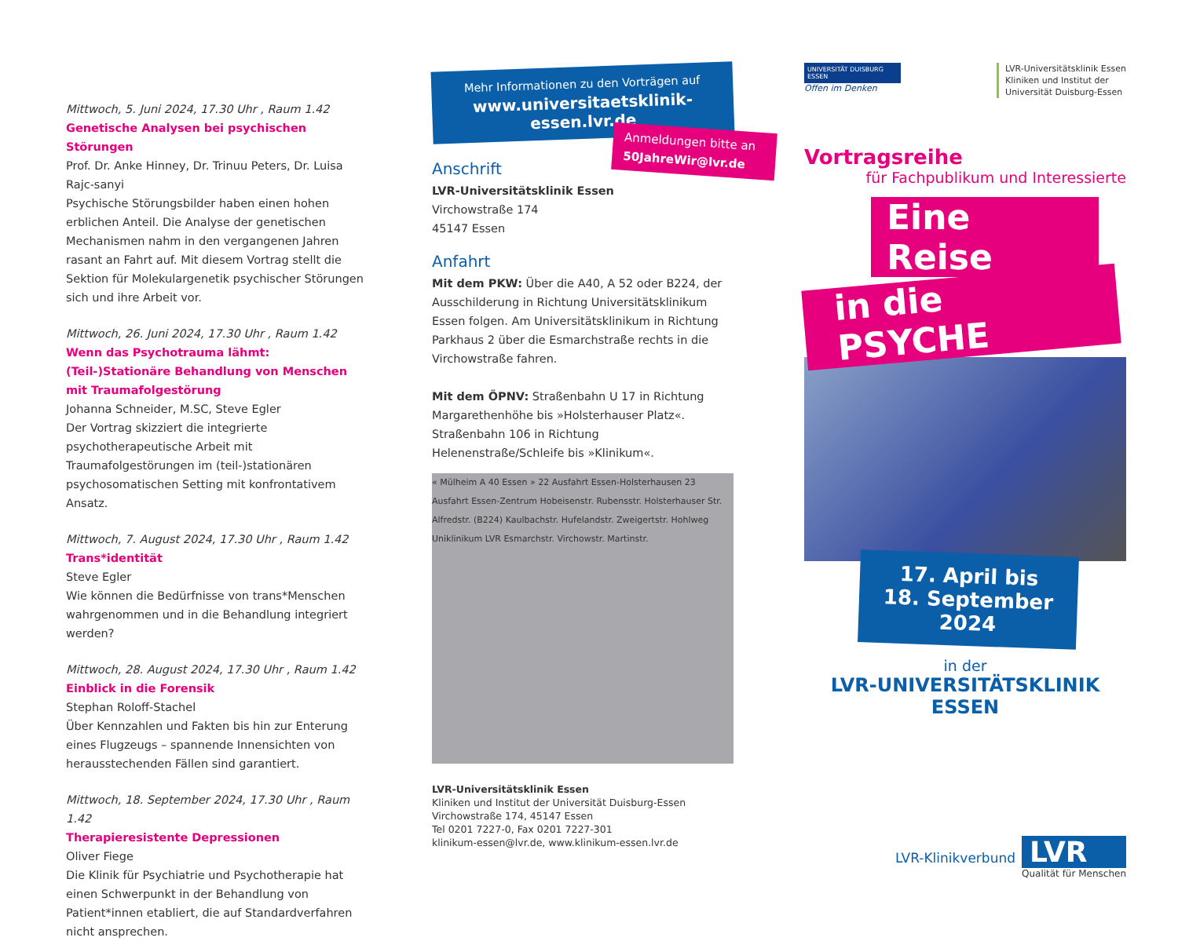Mittwoch, 5. Juni 2024, 17.30 Uhr , Raum 1.42
Genetische Analysen bei psychischen Störungen
Prof. Dr. Anke Hinney, Dr. Trinuu Peters, Dr. Luisa Rajc-sanyi
Psychische Störungsbilder haben einen hohen erblichen Anteil. Die Analyse der genetischen Mechanismen nahm in den vergangenen Jahren rasant an Fahrt auf. Mit diesem Vortrag stellt die Sektion für Molekulargenetik psychischer Störungen sich und ihre Arbeit vor.
Mittwoch, 26. Juni 2024, 17.30 Uhr , Raum 1.42
Wenn das Psychotrauma lähmt: (Teil-)Stationäre Behandlung von Menschen mit Traumafolgestörung
Johanna Schneider, M.SC, Steve Egler
Der Vortrag skizziert die integrierte psychotherapeutische Arbeit mit Traumafolgestörungen im (teil-)stationären psychosomatischen Setting mit konfrontativem Ansatz.
Mittwoch, 7. August 2024, 17.30 Uhr , Raum 1.42
Trans*identität
Steve Egler
Wie können die Bedürfnisse von trans*Menschen wahrgenommen und in die Behandlung integriert werden?
Mittwoch, 28. August 2024, 17.30 Uhr , Raum 1.42
Einblick in die Forensik
Stephan Roloff-Stachel
Über Kennzahlen und Fakten bis hin zur Enterung eines Flugzeugs – spannende Innensichten von herausstechenden Fällen sind garantiert.
Mittwoch, 18. September 2024, 17.30 Uhr , Raum 1.42
Therapieresistente Depressionen
Oliver Fiege
Die Klinik für Psychiatrie und Psychotherapie hat einen Schwerpunkt in der Behandlung von Patient*innen etabliert, die auf Standardverfahren nicht ansprechen.
Mehr Informationen zu den Vorträgen auf
www.universitaetsklinik-essen.lvr.de
Anmeldungen bitte an
50JahreWir@lvr.de
Anschrift
LVR-Universitätsklinik Essen
Virchowstraße 174
45147 Essen
Anfahrt
Mit dem PKW: Über die A40, A 52 oder B224, der Ausschilderung in Richtung Universitätsklinikum Essen folgen. Am Universitätsklinikum in Richtung Parkhaus 2 über die Esmarchstraße rechts in die Virchowstraße fahren.
Mit dem ÖPNV: Straßenbahn U 17 in Richtung Margarethenhöhe bis »Holsterhauser Platz«. Straßenbahn 106 in Richtung Helenenstraße/Schleife bis »Klinikum«.
« Mülheim A 40 Essen » 22 Ausfahrt Essen-Holsterhausen 23 Ausfahrt Essen-Zentrum Hobeisenstr. Rubensstr. Holsterhauser Str. Alfredstr. (B224) Kaulbachstr. Hufelandstr. Zweigertstr. Hohlweg Uniklinikum LVR Esmarchstr. Virchowstr. Martinstr.
LVR-Universitätsklinik Essen
Kliniken und Institut der Universität Duisburg-Essen
Virchowstraße 174, 45147 Essen
Tel 0201 7227-0, Fax 0201 7227-301
klinikum-essen@lvr.de, www.klinikum-essen.lvr.de
UNIVERSITÄT DUISBURG ESSEN
Offen im Denken
LVR-Universitätsklinik Essen
Kliniken und Institut der
Universität Duisburg-Essen
Vortragsreihe
für Fachpublikum und Interessierte
Eine Reise
in die PSYCHE
17. April bis
18. September 2024
in der
LVR-UNIVERSITÄTSKLINIK ESSEN
LVR-Klinikverbund
LVR
Qualität für Menschen